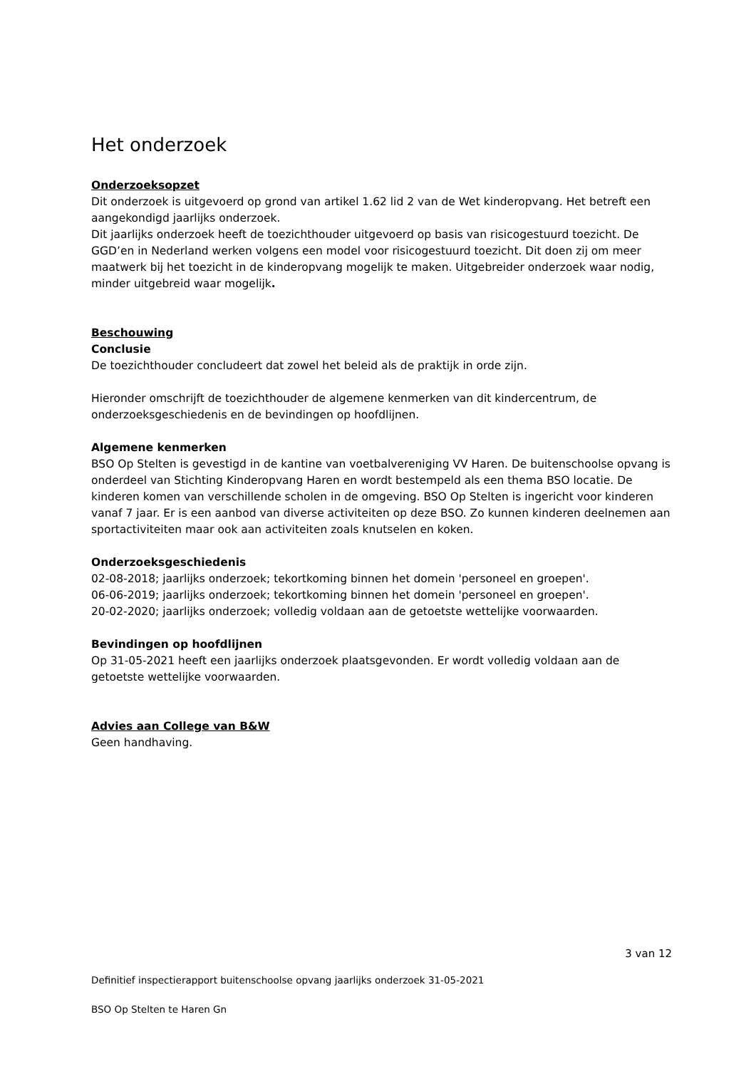Het onderzoek
Onderzoeksopzet
Dit onderzoek is uitgevoerd op grond van artikel 1.62 lid 2 van de Wet kinderopvang. Het betreft een aangekondigd jaarlijks onderzoek.
Dit jaarlijks onderzoek heeft de toezichthouder uitgevoerd op basis van risicogestuurd toezicht. De GGD’en in Nederland werken volgens een model voor risicogestuurd toezicht. Dit doen zij om meer maatwerk bij het toezicht in de kinderopvang mogelijk te maken. Uitgebreider onderzoek waar nodig, minder uitgebreid waar mogelijk.
Beschouwing
Conclusie
De toezichthouder concludeert dat zowel het beleid als de praktijk in orde zijn.
Hieronder omschrijft de toezichthouder de algemene kenmerken van dit kindercentrum, de onderzoeksgeschiedenis en de bevindingen op hoofdlijnen.
Algemene kenmerken
BSO Op Stelten is gevestigd in de kantine van voetbalvereniging VV Haren. De buitenschoolse opvang is onderdeel van Stichting Kinderopvang Haren en wordt bestempeld als een thema BSO locatie. De kinderen komen van verschillende scholen in de omgeving. BSO Op Stelten is ingericht voor kinderen vanaf 7 jaar. Er is een aanbod van diverse activiteiten op deze BSO. Zo kunnen kinderen deelnemen aan sportactiviteiten maar ook aan activiteiten zoals knutselen en koken.
Onderzoeksgeschiedenis
02-08-2018; jaarlijks onderzoek; tekortkoming binnen het domein 'personeel en groepen'.
06-06-2019; jaarlijks onderzoek; tekortkoming binnen het domein 'personeel en groepen'.
20-02-2020; jaarlijks onderzoek; volledig voldaan aan de getoetste wettelijke voorwaarden.
Bevindingen op hoofdlijnen
Op 31-05-2021 heeft een jaarlijks onderzoek plaatsgevonden. Er wordt volledig voldaan aan de getoetste wettelijke voorwaarden.
Advies aan College van B&W
Geen handhaving.
3 van 12
Definitief inspectierapport buitenschoolse opvang jaarlijks onderzoek 31-05-2021
BSO Op Stelten te Haren Gn